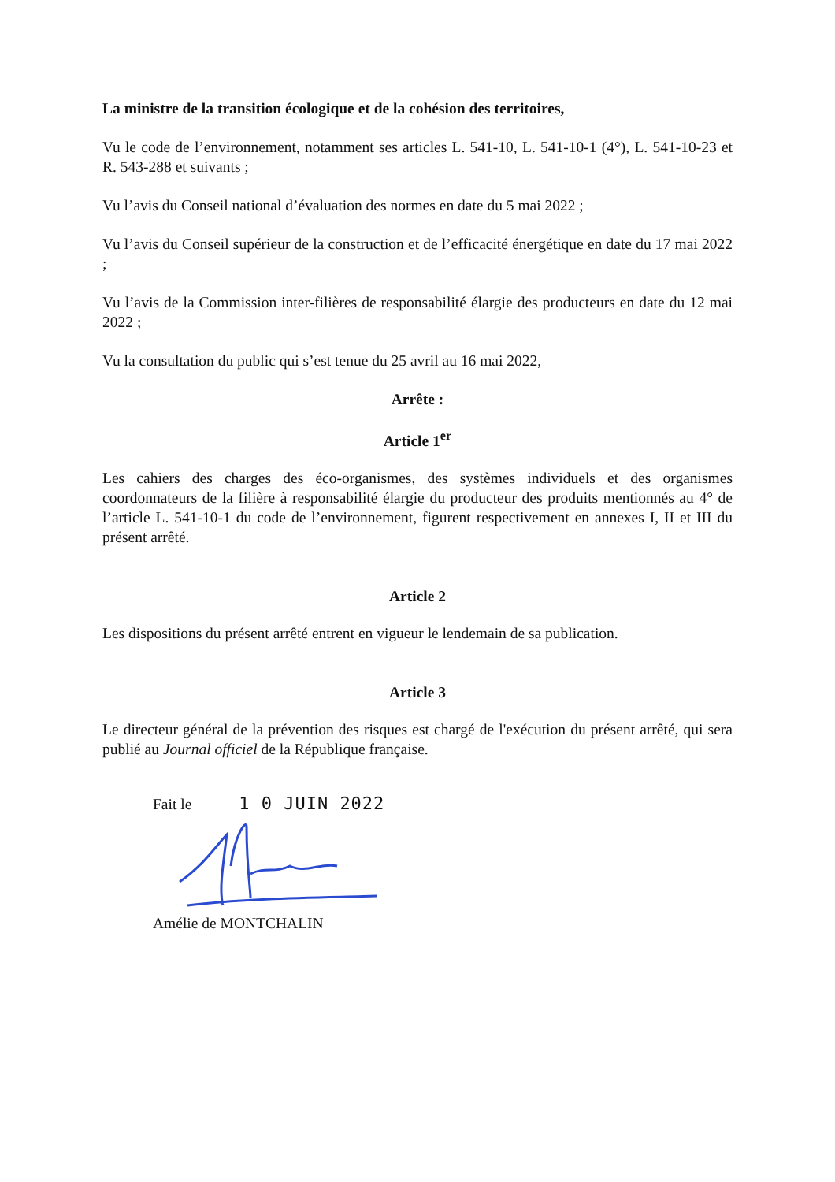La ministre de la transition écologique et de la cohésion des territoires,
Vu le code de l’environnement, notamment ses articles L. 541-10, L. 541-10-1 (4°), L. 541-10-23 et R. 543-288 et suivants ;
Vu l’avis du Conseil national d’évaluation des normes en date du 5 mai 2022 ;
Vu l’avis du Conseil supérieur de la construction et de l’efficacité énergétique en date du 17 mai 2022 ;
Vu l’avis de la Commission inter-filières de responsabilité élargie des producteurs en date du 12 mai 2022 ;
Vu la consultation du public qui s’est tenue du 25 avril au 16 mai 2022,
Arrête :
Article 1<sup>er</sup>
Les cahiers des charges des éco-organismes, des systèmes individuels et des organismes coordonnateurs de la filière à responsabilité élargie du producteur des produits mentionnés au 4° de l’article L. 541-10-1 du code de l’environnement, figurent respectivement en annexes I, II et III du présent arrêté.
Article 2
Les dispositions du présent arrêté entrent en vigueur le lendemain de sa publication.
Article 3
Le directeur général de la prévention des risques est chargé de l'exécution du présent arrêté, qui sera publié au Journal officiel de la République française.
Fait le 1 0 JUIN 2022
Amélie de MONTCHALIN